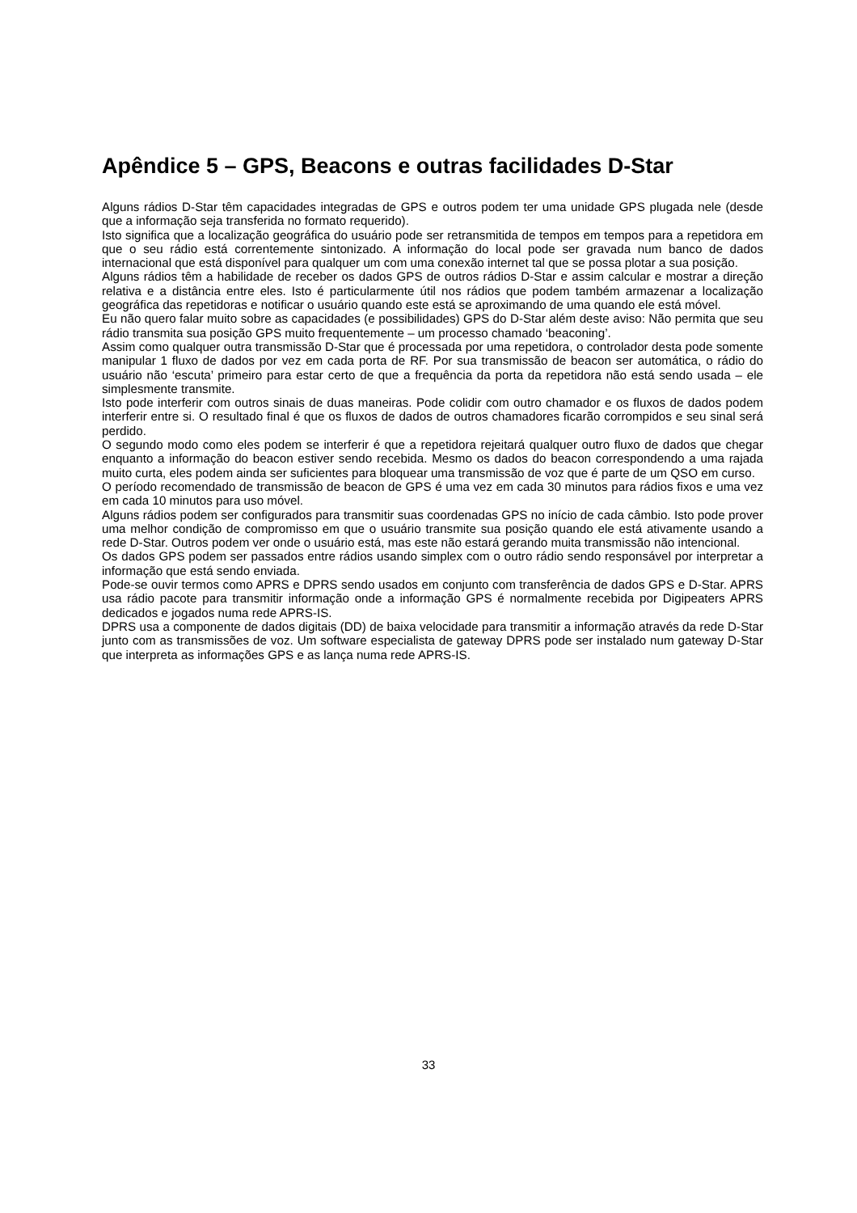Apêndice 5 – GPS, Beacons e outras facilidades D-Star
Alguns rádios D-Star têm capacidades integradas de GPS e outros podem ter uma unidade GPS plugada nele (desde que a informação seja transferida no formato requerido).
Isto significa que a localização geográfica do usuário pode ser retransmitida de tempos em tempos para a repetidora em que o seu rádio está correntemente sintonizado. A informação do local pode ser gravada num banco de dados internacional que está disponível para qualquer um com uma conexão internet tal que se possa plotar a sua posição.
Alguns rádios têm a habilidade de receber os dados GPS de outros rádios D-Star e assim calcular e mostrar a direção relativa e a distância entre eles. Isto é particularmente útil nos rádios que podem também armazenar a localização geográfica das repetidoras e notificar o usuário quando este está se aproximando de uma quando ele está móvel.
Eu não quero falar muito sobre as capacidades (e possibilidades) GPS do D-Star além deste aviso: Não permita que seu rádio transmita sua posição GPS muito frequentemente – um processo chamado ‘beaconing’.
Assim como qualquer outra transmissão D-Star que é processada por uma repetidora, o controlador desta pode somente manipular 1 fluxo de dados por vez em cada porta de RF. Por sua transmissão de beacon ser automática, o rádio do usuário não ‘escuta’ primeiro para estar certo de que a frequência da porta da repetidora não está sendo usada – ele simplesmente transmite.
Isto pode interferir com outros sinais de duas maneiras. Pode colidir com outro chamador e os fluxos de dados podem interferir entre si. O resultado final é que os fluxos de dados de outros chamadores ficarão corrompidos e seu sinal será perdido.
O segundo modo como eles podem se interferir é que a repetidora rejeitará qualquer outro fluxo de dados que chegar enquanto a informação do beacon estiver sendo recebida. Mesmo os dados do beacon correspondendo a uma rajada muito curta, eles podem ainda ser suficientes para bloquear uma transmissão de voz que é parte de um QSO em curso.
O período recomendado de transmissão de beacon de GPS é uma vez em cada 30 minutos para rádios fixos e uma vez em cada 10 minutos para uso móvel.
Alguns rádios podem ser configurados para transmitir suas coordenadas GPS no início de cada câmbio. Isto pode prover uma melhor condição de compromisso em que o usuário transmite sua posição quando ele está ativamente usando a rede D-Star. Outros podem ver onde o usuário está, mas este não estará gerando muita transmissão não intencional.
Os dados GPS podem ser passados entre rádios usando simplex com o outro rádio sendo responsável por interpretar a informação que está sendo enviada.
Pode-se ouvir termos como APRS e DPRS sendo usados em conjunto com transferência de dados GPS e D-Star. APRS usa rádio pacote para transmitir informação onde a informação GPS é normalmente recebida por Digipeaters APRS dedicados e jogados numa rede APRS-IS.
DPRS usa a componente de dados digitais (DD) de baixa velocidade para transmitir a informação através da rede D-Star junto com as transmissões de voz. Um software especialista de gateway DPRS pode ser instalado num gateway D-Star que interpreta as informações GPS e as lança numa rede APRS-IS.
33